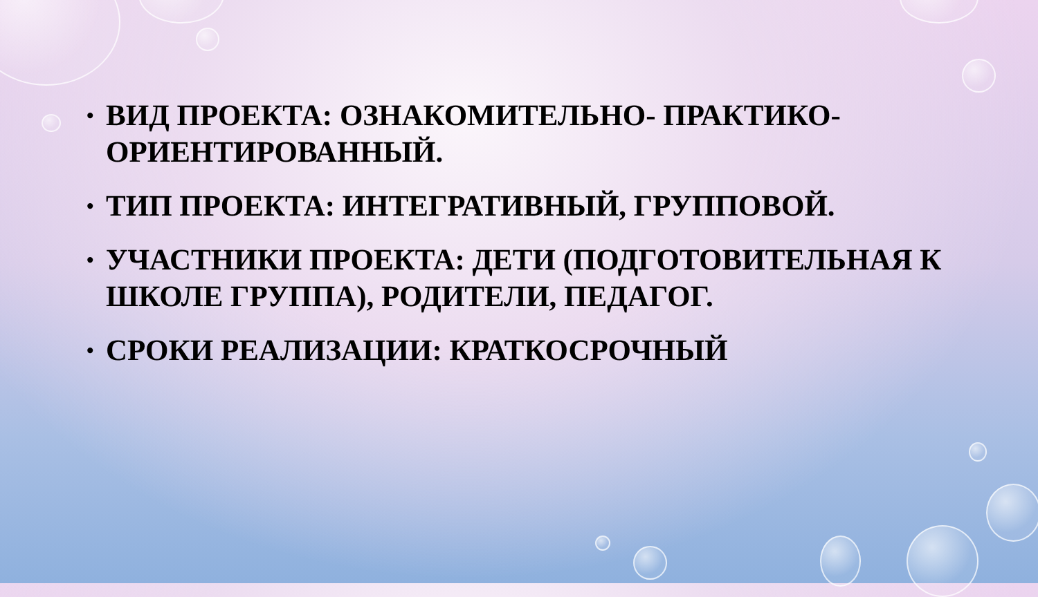• ВИД ПРОЕКТА: ОЗНАКОМИТЕЛЬНО- ПРАКТИКО-ОРИЕНТИРОВАННЫЙ.
• ТИП ПРОЕКТА: ИНТЕГРАТИВНЫЙ, ГРУППОВОЙ.
• УЧАСТНИКИ ПРОЕКТА: ДЕТИ (ПОДГОТОВИТЕЛЬНАЯ К ШКОЛЕ ГРУППА), РОДИТЕЛИ, ПЕДАГОГ.
• СРОКИ РЕАЛИЗАЦИИ: КРАТКОСРОЧНЫЙ